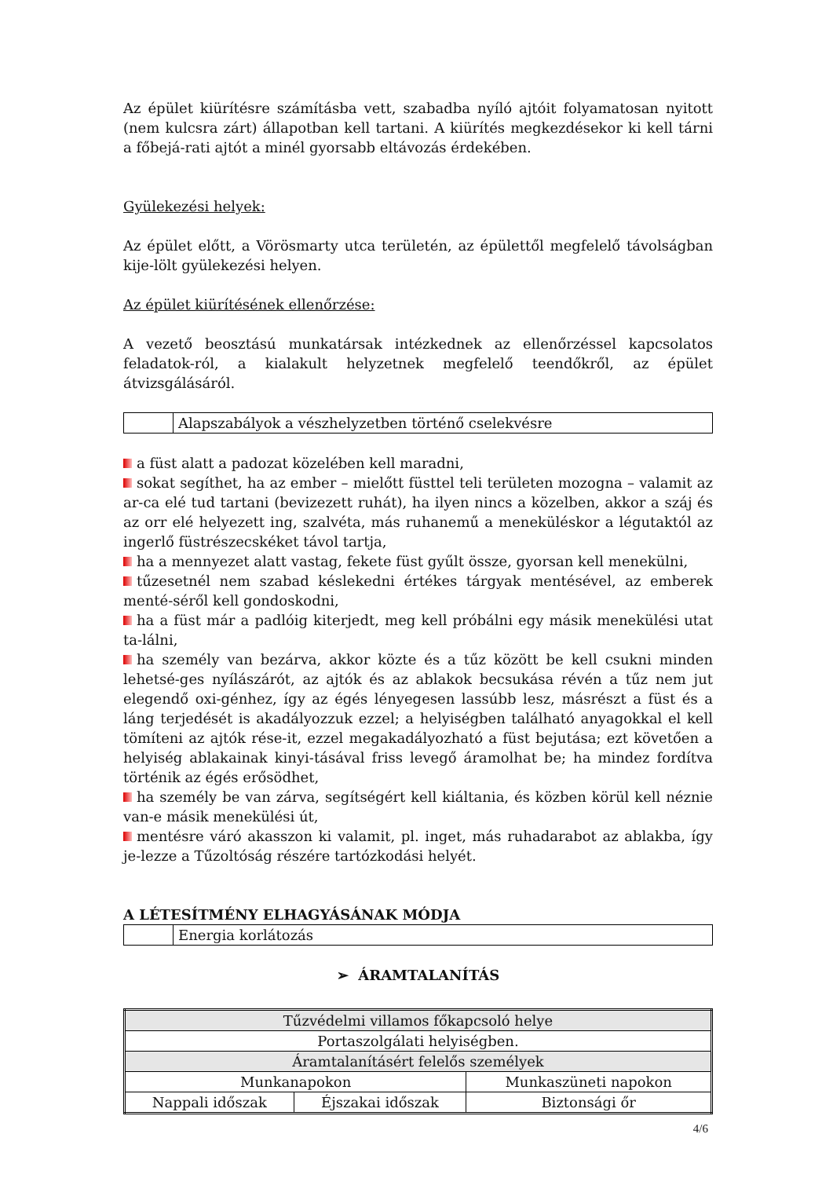Az épület kiürítésre számításba vett, szabadba nyíló ajtóit folyamatosan nyitott (nem kulcsra zárt) állapotban kell tartani. A kiürítés megkezdésekor ki kell tárni a főbejá-rati ajtót a minél gyorsabb eltávozás érdekében.
Gyülekezési helyek:
Az épület előtt, a Vörösmarty utca területén, az épülettől megfelelő távolságban kije-lölt gyülekezési helyen.
Az épület kiürítésének ellenőrzése:
A vezető beosztású munkatársak intézkednek az ellenőrzéssel kapcsolatos feladatok-ról, a kialakult helyzetnek megfelelő teendőkről, az épület átvizsgálásáról.
Alapszabályok a vészhelyzetben történő cselekvésre
a füst alatt a padozat közelében kell maradni,
sokat segíthet, ha az ember – mielőtt füsttel teli területen mozogna – valamit az ar-ca elé tud tartani (bevizezett ruhát), ha ilyen nincs a közelben, akkor a száj és az orr elé helyezett ing, szalvéta, más ruhanemű a meneküléskor a légutaktól az ingerlő füstrészecskéket távol tartja,
ha a mennyezet alatt vastag, fekete füst gyűlt össze, gyorsan kell menekülni,
tűzesetnél nem szabad késlekedni értékes tárgyak mentésével, az emberek menté-séről kell gondoskodni,
ha a füst már a padlóig kiterjedt, meg kell próbálni egy másik menekülési utat ta-lálni,
ha személy van bezárva, akkor közte és a tűz között be kell csukni minden lehetsé-ges nyílászárót, az ajtók és az ablakok becsukása révén a tűz nem jut elegendő oxi-génhez, így az égés lényegesen lassúbb lesz, másrészt a füst és a láng terjedését is akadályozzuk ezzel; a helyiségben található anyagokkal el kell tömíteni az ajtók rése-it, ezzel megakadályozható a füst bejutása; ezt követően a helyiség ablakainak kinyi-tásával friss levegő áramolhat be; ha mindez fordítva történik az égés erősödhet,
ha személy be van zárva, segítségért kell kiáltania, és közben körül kell néznie van-e másik menekülési út,
mentésre váró akasszon ki valamit, pl. inget, más ruhadarabot az ablakba, így je-lezze a Tűzoltóság részére tartózkodási helyét.
A LÉTESÍTMÉNY ELHAGYÁSÁNAK MÓDJA
Energia korlátozás
➢ ÁRAMTALANÍTÁS
| Tűzvédelmi villamos főkapcsoló helye | | |
| Portaszolgálati helyiségben. | | |
| Áramtalanításért felelős személyek | | |
| Munkanapokon | | Munkaszüneti napokon |
| Nappali időszak | Éjszakai időszak | Biztonsági őr |
4/6